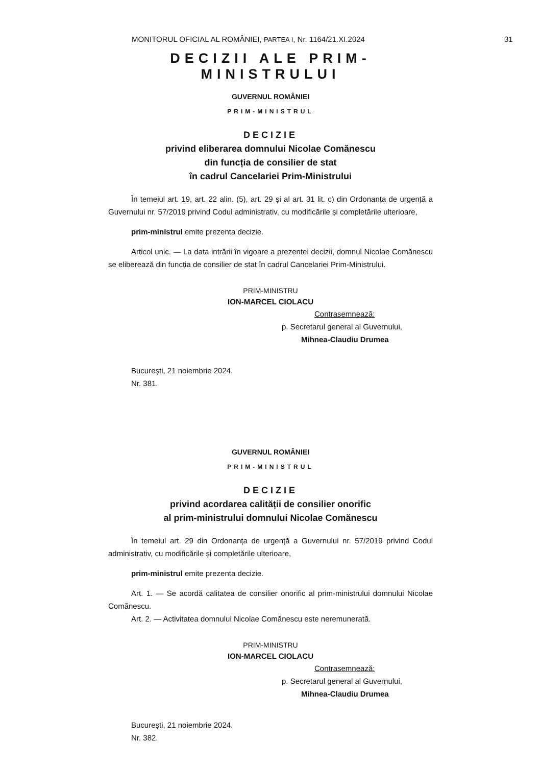MONITORUL OFICIAL AL ROMÂNIEI, PARTEA I, Nr. 1164/21.XI.2024 31
DECIZII ALE PRIM-MINISTRULUI
GUVERNUL ROMÂNIEI
PRIM-MINISTRUL
DECIZIE
privind eliberarea domnului Nicolae Comănescu
din funcția de consilier de stat
în cadrul Cancelariei Prim-Ministrului
În temeiul art. 19, art. 22 alin. (5), art. 29 și al art. 31 lit. c) din Ordonanța de urgență a Guvernului nr. 57/2019 privind Codul administrativ, cu modificările și completările ulterioare,
prim-ministrul emite prezenta decizie.
Articol unic. — La data intrării în vigoare a prezentei decizii, domnul Nicolae Comănescu se eliberează din funcția de consilier de stat în cadrul Cancelariei Prim-Ministrului.
PRIM-MINISTRU
ION-MARCEL CIOLACU
Contrasemnează:
p. Secretarul general al Guvernului,
Mihnea-Claudiu Drumea
București, 21 noiembrie 2024.
Nr. 381.
GUVERNUL ROMÂNIEI
PRIM-MINISTRUL
DECIZIE
privind acordarea calității de consilier onorific
al prim-ministrului domnului Nicolae Comănescu
În temeiul art. 29 din Ordonanța de urgență a Guvernului nr. 57/2019 privind Codul administrativ, cu modificările și completările ulterioare,
prim-ministrul emite prezenta decizie.
Art. 1. — Se acordă calitatea de consilier onorific al prim-ministrului domnului Nicolae Comănescu.
Art. 2. — Activitatea domnului Nicolae Comănescu este neremunerată.
PRIM-MINISTRU
ION-MARCEL CIOLACU
Contrasemnează:
p. Secretarul general al Guvernului,
Mihnea-Claudiu Drumea
București, 21 noiembrie 2024.
Nr. 382.